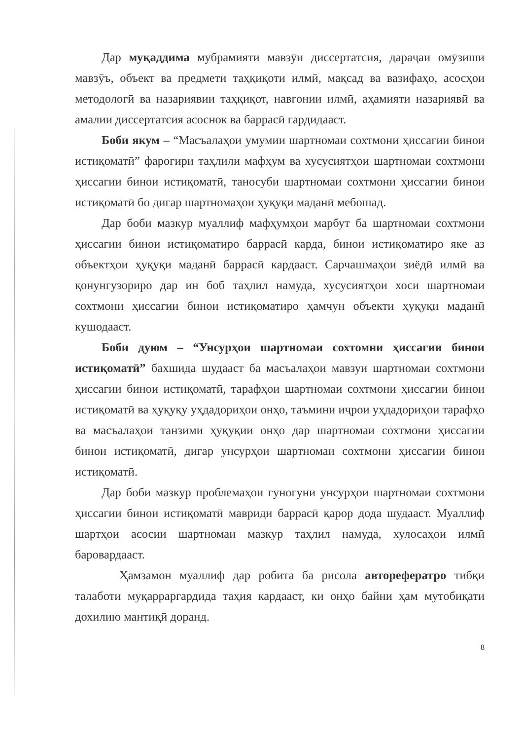Дар муқаддима мубрамияти мавзӯи диссертатсия, дараҷаи омӯзиши мавзӯъ, объект ва предмети таҳқиқоти илмӣ, мақсад ва вазифаҳо, асосҳои методологӣ ва назариявии таҳқиқот, навгонии илмӣ, аҳамияти назариявӣ ва амалии диссертатсия асоснок ва баррасӣ гардидааст.
Боби якум – “Масъалаҳои умумии шартномаи сохтмони ҳиссагии бинои истиқоматӣ” фарогири таҳлили мафҳум ва хусусиятҳои шартномаи сохтмони ҳиссагии бинои истиқоматӣ, таносуби шартномаи сохтмони ҳиссагии бинои истиқоматӣ бо дигар шартномаҳои ҳуқуқи маданӣ мебошад.
Дар боби мазкур муаллиф мафҳумҳои марбут ба шартномаи сохтмони ҳиссагии бинои истиқоматиро баррасӣ карда, бинои истиқоматиро яке аз объектҳои ҳуқуқи маданӣ баррасӣ кардааст. Сарчашмаҳои зиёдӣ илмӣ ва қонунгузориро дар ин боб таҳлил намуда, хусусиятҳои хоси шартномаи сохтмони ҳиссагии бинои истиқоматиро ҳамчун объекти ҳуқуқи маданӣ кушодааст.
Боби дуюм – “Унсурҳои шартномаи сохтомни ҳиссагии бинои истиқоматӣ” бахшида шудааст ба масъалаҳои мавзуи шартномаи сохтмони ҳиссагии бинои истиқоматӣ, тарафҳои шартномаи сохтмони ҳиссагии бинои истиқоматӣ ва ҳуқуқу уҳдадориҳои онҳо, таъмини иҷрои уҳдадориҳои тарафҳо ва масъалаҳои танзими ҳуқуқии онҳо дар шартномаи сохтмони ҳиссагии бинои истиқоматӣ, дигар унсурҳои шартномаи сохтмони ҳиссагии бинои истиқоматӣ.
Дар боби мазкур проблемаҳои гуногуни унсурҳои шартномаи сохтмони ҳиссагии бинои истиқоматӣ мавриди баррасӣ қарор дода шудааст. Муаллиф шартҳои асосии шартномаи мазкур таҳлил намуда, хулосаҳои илмӣ баровардааст.
Ҳамзамон муаллиф дар робита ба рисола авторефератро тибқи талаботи муқарраргардида таҳия кардааст, ки онҳо байни ҳам мутобиқати дохилию мантиқӣ доранд.
8